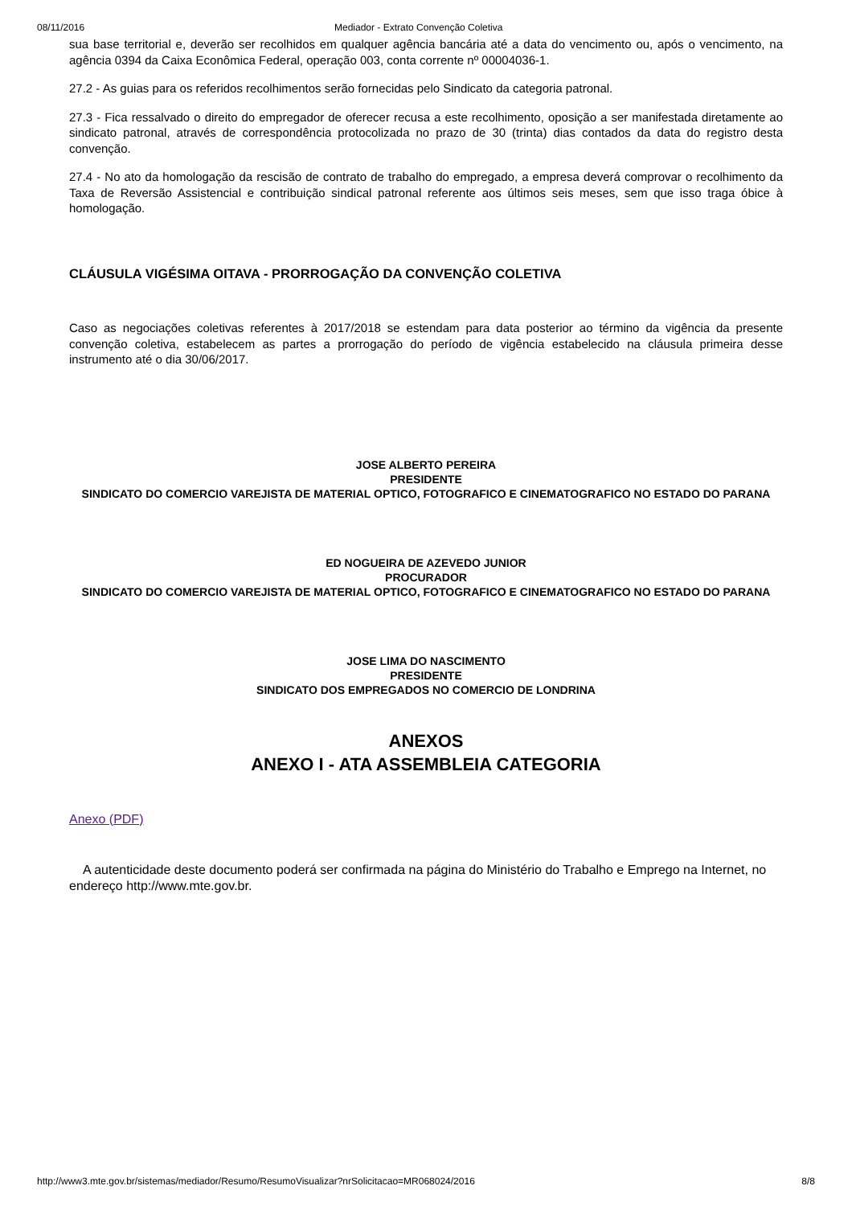08/11/2016 Mediador - Extrato Convenção Coletiva
sua base territorial e, deverão ser recolhidos em qualquer agência bancária até a data do vencimento ou, após o vencimento, na agência 0394 da Caixa Econômica Federal, operação 003, conta corrente nº 00004036-1.
27.2 - As guias para os referidos recolhimentos serão fornecidas pelo Sindicato da categoria patronal.
27.3 - Fica ressalvado o direito do empregador de oferecer recusa a este recolhimento, oposição a ser manifestada diretamente ao sindicato patronal, através de correspondência protocolizada no prazo de 30 (trinta) dias contados da data do registro desta convenção.
27.4 - No ato da homologação da rescisão de contrato de trabalho do empregado, a empresa deverá comprovar o recolhimento da Taxa de Reversão Assistencial e contribuição sindical patronal referente aos últimos seis meses, sem que isso traga óbice à homologação.
CLÁUSULA VIGÉSIMA OITAVA - PRORROGAÇÃO DA CONVENÇÃO COLETIVA
Caso as negociações coletivas referentes à 2017/2018 se estendam para data posterior ao término da vigência da presente convenção coletiva, estabelecem as partes a prorrogação do período de vigência estabelecido na cláusula primeira desse instrumento até o dia 30/06/2017.
JOSE ALBERTO PEREIRA
PRESIDENTE
SINDICATO DO COMERCIO VAREJISTA DE MATERIAL OPTICO, FOTOGRAFICO E CINEMATOGRAFICO NO ESTADO DO PARANA
ED NOGUEIRA DE AZEVEDO JUNIOR
PROCURADOR
SINDICATO DO COMERCIO VAREJISTA DE MATERIAL OPTICO, FOTOGRAFICO E CINEMATOGRAFICO NO ESTADO DO PARANA
JOSE LIMA DO NASCIMENTO
PRESIDENTE
SINDICATO DOS EMPREGADOS NO COMERCIO DE LONDRINA
ANEXOS
ANEXO I - ATA ASSEMBLEIA CATEGORIA
Anexo (PDF)
A autenticidade deste documento poderá ser confirmada na página do Ministério do Trabalho e Emprego na Internet, no endereço http://www.mte.gov.br.
http://www3.mte.gov.br/sistemas/mediador/Resumo/ResumoVisualizar?nrSolicitacao=MR068024/2016 8/8